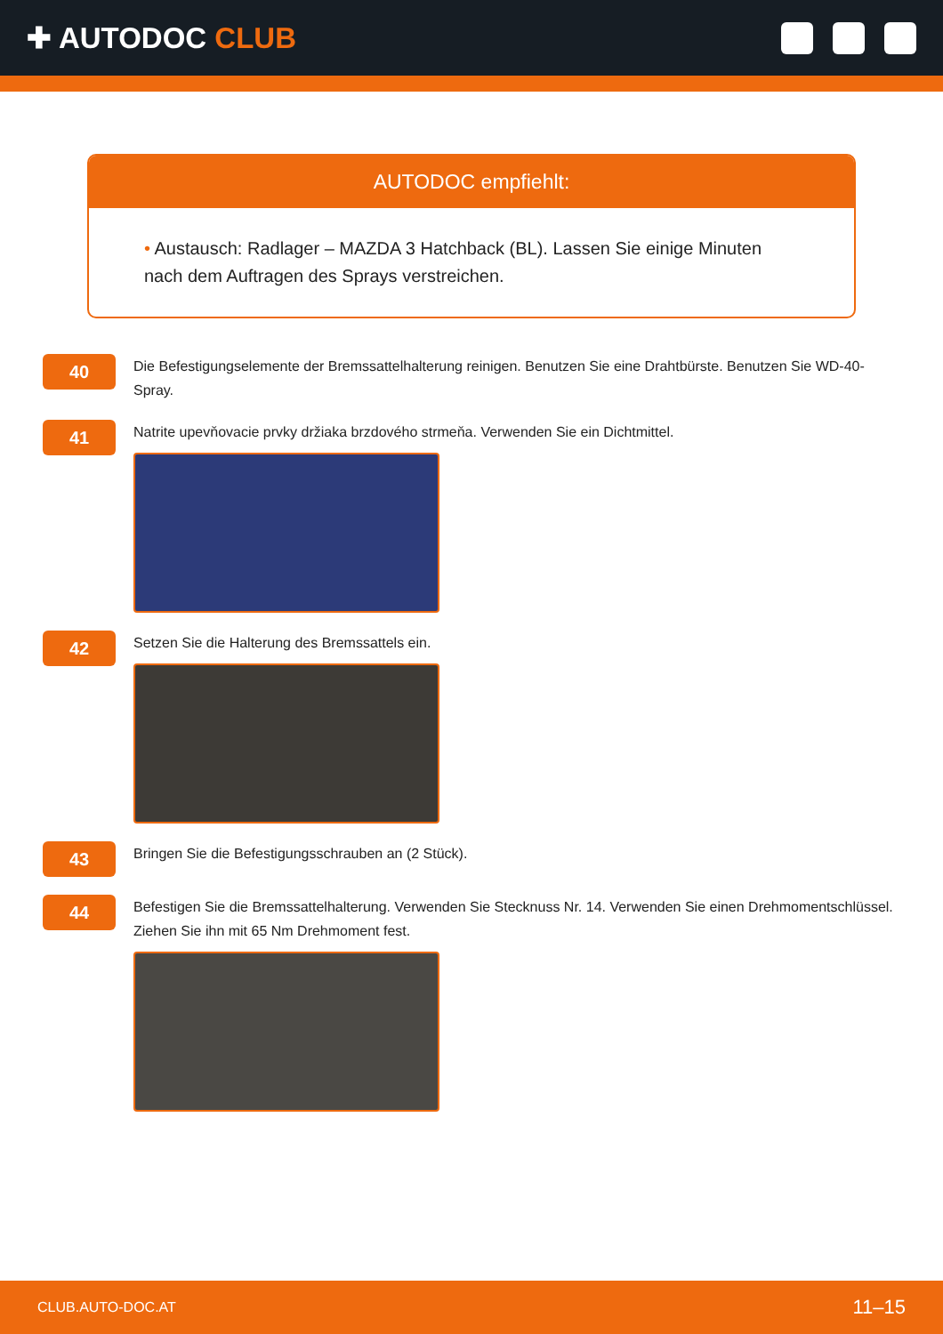✚ AUTODOC CLUB
AUTODOC empfiehlt:
• Austausch: Radlager – MAZDA 3 Hatchback (BL). Lassen Sie einige Minuten nach dem Auftragen des Sprays verstreichen.
40
Die Befestigungselemente der Bremssattelhalterung reinigen. Benutzen Sie eine Drahtbürste. Benutzen Sie WD-40-Spray.
41
Natrite upevňovacie prvky držiaka brzdového strmeňa. Verwenden Sie ein Dichtmittel.
42
Setzen Sie die Halterung des Bremssattels ein.
43
Bringen Sie die Befestigungsschrauben an (2 Stück).
44
Befestigen Sie die Bremssattelhalterung. Verwenden Sie Stecknuss Nr. 14. Verwenden Sie einen Drehmomentschlüssel. Ziehen Sie ihn mit 65 Nm Drehmoment fest.
CLUB.AUTO-DOC.AT 11–15